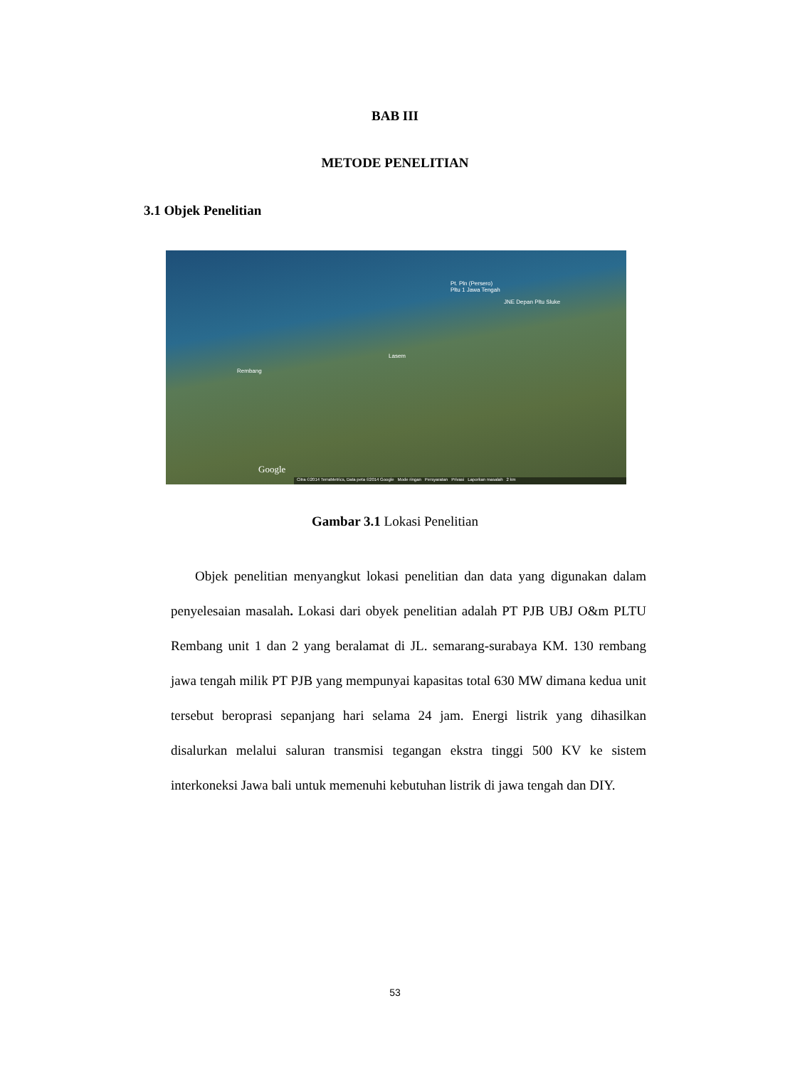BAB III
METODE PENELITIAN
3.1 Objek Penelitian
Pt. Pln (Persero)
Pltu 1 Jawa Tengah
JNE Depan Pltu Sluke
Lasem
Rembang
Google
Citra ©2014 TerraMetrics, Data peta ©2014 Google Mode ringan Persyaratan Privasi Laporkan masalah 2 km
Gambar 3.1 Lokasi Penelitian
Objek penelitian menyangkut lokasi penelitian dan data yang digunakan dalam penyelesaian masalah. Lokasi dari obyek penelitian adalah PT PJB UBJ O&m PLTU Rembang unit 1 dan 2 yang beralamat di JL. semarang-surabaya KM. 130 rembang jawa tengah milik PT PJB yang mempunyai kapasitas total 630 MW dimana kedua unit tersebut beroprasi sepanjang hari selama 24 jam. Energi listrik yang dihasilkan disalurkan melalui saluran transmisi tegangan ekstra tinggi 500 KV ke sistem interkoneksi Jawa bali untuk memenuhi kebutuhan listrik di jawa tengah dan DIY.
53